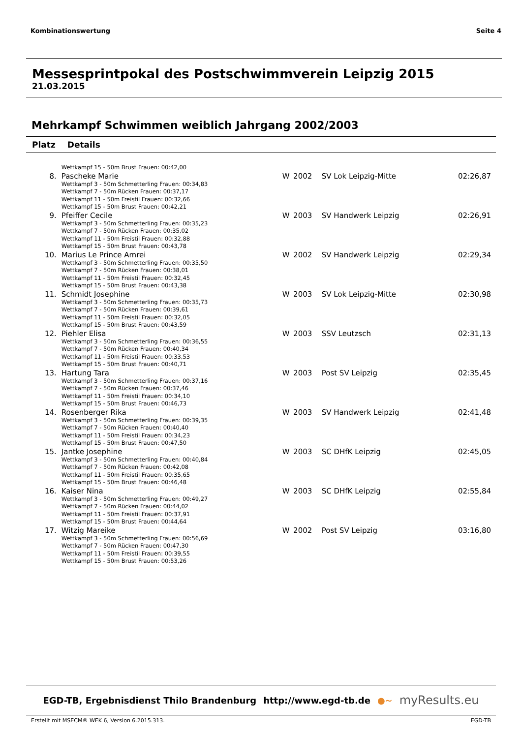Kombinationswertung Seite 4
Messesprintpokal des Postschwimmverein Leipzig 2015
21.03.2015
Mehrkampf Schwimmen weiblich Jahrgang 2002/2003
| Platz | Details | | | | |
| --- | --- | --- | --- | --- | --- |
| | Wettkampf 15 - 50m Brust Frauen: 00:42,00 | | | | |
| 8. | Pascheke Marie Wettkampf 3 - 50m Schmetterling Frauen: 00:34,83 Wettkampf 7 - 50m Rücken Frauen: 00:37,17 Wettkampf 11 - 50m Freistil Frauen: 00:32,66 Wettkampf 15 - 50m Brust Frauen: 00:42,21 | W | 2002 | SV Lok Leipzig-Mitte | 02:26,87 |
| 9. | Pfeiffer Cecile Wettkampf 3 - 50m Schmetterling Frauen: 00:35,23 Wettkampf 7 - 50m Rücken Frauen: 00:35,02 Wettkampf 11 - 50m Freistil Frauen: 00:32,88 Wettkampf 15 - 50m Brust Frauen: 00:43,78 | W | 2003 | SV Handwerk Leipzig | 02:26,91 |
| 10. | Marius Le Prince Amrei Wettkampf 3 - 50m Schmetterling Frauen: 00:35,50 Wettkampf 7 - 50m Rücken Frauen: 00:38,01 Wettkampf 11 - 50m Freistil Frauen: 00:32,45 Wettkampf 15 - 50m Brust Frauen: 00:43,38 | W | 2002 | SV Handwerk Leipzig | 02:29,34 |
| 11. | Schmidt Josephine Wettkampf 3 - 50m Schmetterling Frauen: 00:35,73 Wettkampf 7 - 50m Rücken Frauen: 00:39,61 Wettkampf 11 - 50m Freistil Frauen: 00:32,05 Wettkampf 15 - 50m Brust Frauen: 00:43,59 | W | 2003 | SV Lok Leipzig-Mitte | 02:30,98 |
| 12. | Piehler Elisa Wettkampf 3 - 50m Schmetterling Frauen: 00:36,55 Wettkampf 7 - 50m Rücken Frauen: 00:40,34 Wettkampf 11 - 50m Freistil Frauen: 00:33,53 Wettkampf 15 - 50m Brust Frauen: 00:40,71 | W | 2003 | SSV Leutzsch | 02:31,13 |
| 13. | Hartung Tara Wettkampf 3 - 50m Schmetterling Frauen: 00:37,16 Wettkampf 7 - 50m Rücken Frauen: 00:37,46 Wettkampf 11 - 50m Freistil Frauen: 00:34,10 Wettkampf 15 - 50m Brust Frauen: 00:46,73 | W | 2003 | Post SV Leipzig | 02:35,45 |
| 14. | Rosenberger Rika Wettkampf 3 - 50m Schmetterling Frauen: 00:39,35 Wettkampf 7 - 50m Rücken Frauen: 00:40,40 Wettkampf 11 - 50m Freistil Frauen: 00:34,23 Wettkampf 15 - 50m Brust Frauen: 00:47,50 | W | 2003 | SV Handwerk Leipzig | 02:41,48 |
| 15. | Jantke Josephine Wettkampf 3 - 50m Schmetterling Frauen: 00:40,84 Wettkampf 7 - 50m Rücken Frauen: 00:42,08 Wettkampf 11 - 50m Freistil Frauen: 00:35,65 Wettkampf 15 - 50m Brust Frauen: 00:46,48 | W | 2003 | SC DHfK Leipzig | 02:45,05 |
| 16. | Kaiser Nina Wettkampf 3 - 50m Schmetterling Frauen: 00:49,27 Wettkampf 7 - 50m Rücken Frauen: 00:44,02 Wettkampf 11 - 50m Freistil Frauen: 00:37,91 Wettkampf 15 - 50m Brust Frauen: 00:44,64 | W | 2003 | SC DHfK Leipzig | 02:55,84 |
| 17. | Witzig Mareike Wettkampf 3 - 50m Schmetterling Frauen: 00:56,69 Wettkampf 7 - 50m Rücken Frauen: 00:47,30 Wettkampf 11 - 50m Freistil Frauen: 00:39,55 Wettkampf 15 - 50m Brust Frauen: 00:53,26 | W | 2002 | Post SV Leipzig | 03:16,80 |
EGD-TB, Ergebnisdienst Thilo Brandenburg http://www.egd-tb.de ●~ myResults.eu
Erstellt mit MSECM® WEK 6, Version 6.2015.313. EGD-TB